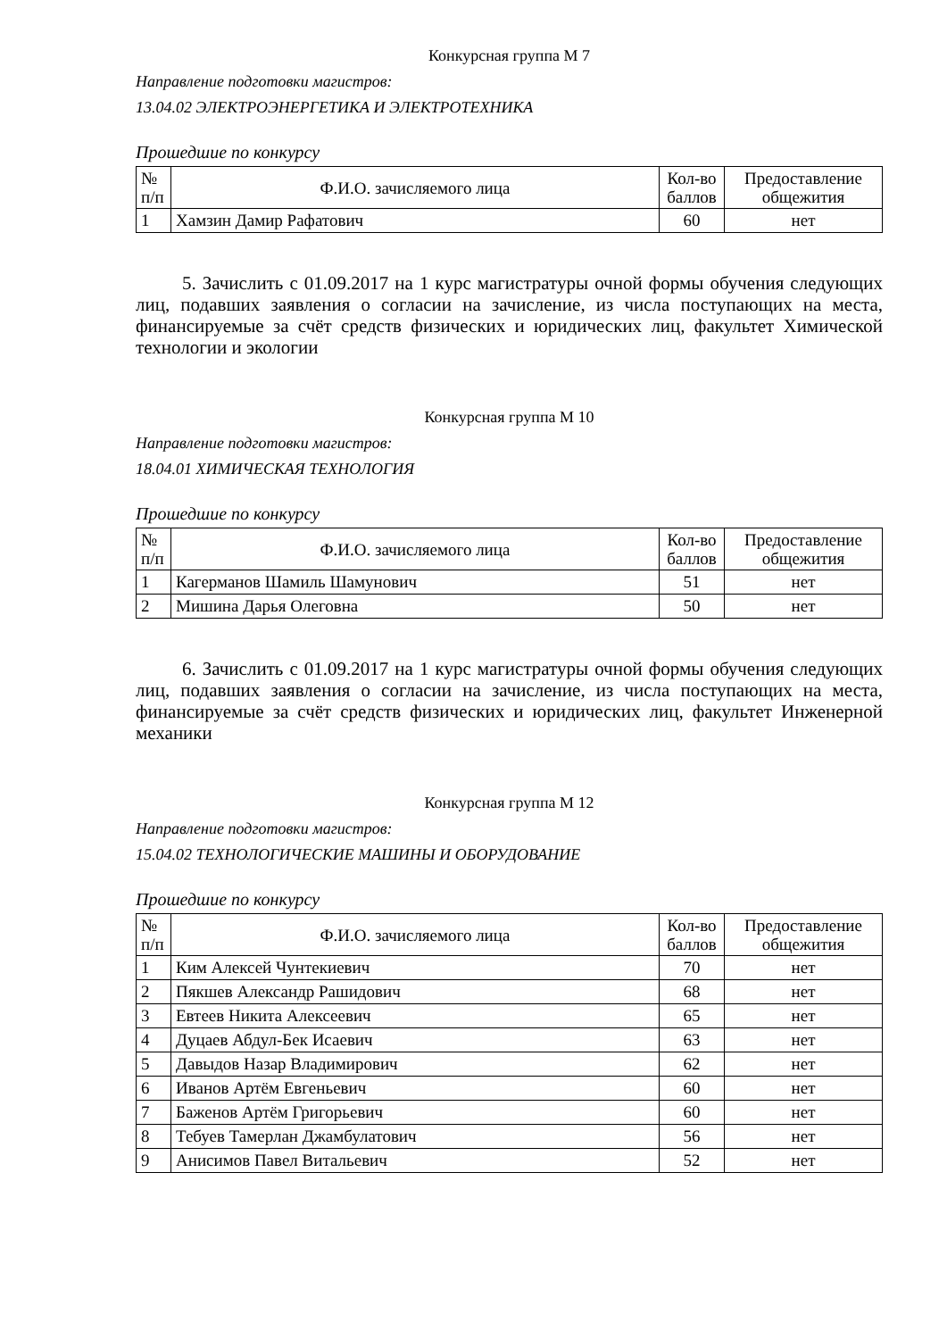Конкурсная группа М 7
Направление подготовки магистров:
13.04.02 ЭЛЕКТРОЭНЕРГЕТИКА И ЭЛЕКТРОТЕХНИКА
Прошедшие по конкурсу
| № п/п | Ф.И.О. зачисляемого лица | Кол-во баллов | Предоставление общежития |
| --- | --- | --- | --- |
| 1 | Хамзин Дамир Рафатович | 60 | нет |
5. Зачислить с 01.09.2017 на 1 курс магистратуры очной формы обучения следующих лиц, подавших заявления о согласии на зачисление, из числа поступающих на места, финансируемые за счёт средств физических и юридических лиц, факультет Химической технологии и экологии
Конкурсная группа М 10
Направление подготовки магистров:
18.04.01 ХИМИЧЕСКАЯ ТЕХНОЛОГИЯ
Прошедшие по конкурсу
| № п/п | Ф.И.О. зачисляемого лица | Кол-во баллов | Предоставление общежития |
| --- | --- | --- | --- |
| 1 | Кагерманов Шамиль Шамунович | 51 | нет |
| 2 | Мишина Дарья Олеговна | 50 | нет |
6. Зачислить с 01.09.2017 на 1 курс магистратуры очной формы обучения следующих лиц, подавших заявления о согласии на зачисление, из числа поступающих на места, финансируемые за счёт средств физических и юридических лиц, факультет Инженерной механики
Конкурсная группа М 12
Направление подготовки магистров:
15.04.02 ТЕХНОЛОГИЧЕСКИЕ МАШИНЫ И ОБОРУДОВАНИЕ
Прошедшие по конкурсу
| № п/п | Ф.И.О. зачисляемого лица | Кол-во баллов | Предоставление общежития |
| --- | --- | --- | --- |
| 1 | Ким Алексей Чунтекиевич | 70 | нет |
| 2 | Пякшев Александр Рашидович | 68 | нет |
| 3 | Евтеев Никита Алексеевич | 65 | нет |
| 4 | Дуцаев Абдул-Бек Исаевич | 63 | нет |
| 5 | Давыдов Назар Владимирович | 62 | нет |
| 6 | Иванов Артём Евгеньевич | 60 | нет |
| 7 | Баженов Артём Григорьевич | 60 | нет |
| 8 | Тебуев Тамерлан Джамбулатович | 56 | нет |
| 9 | Анисимов Павел Витальевич | 52 | нет |